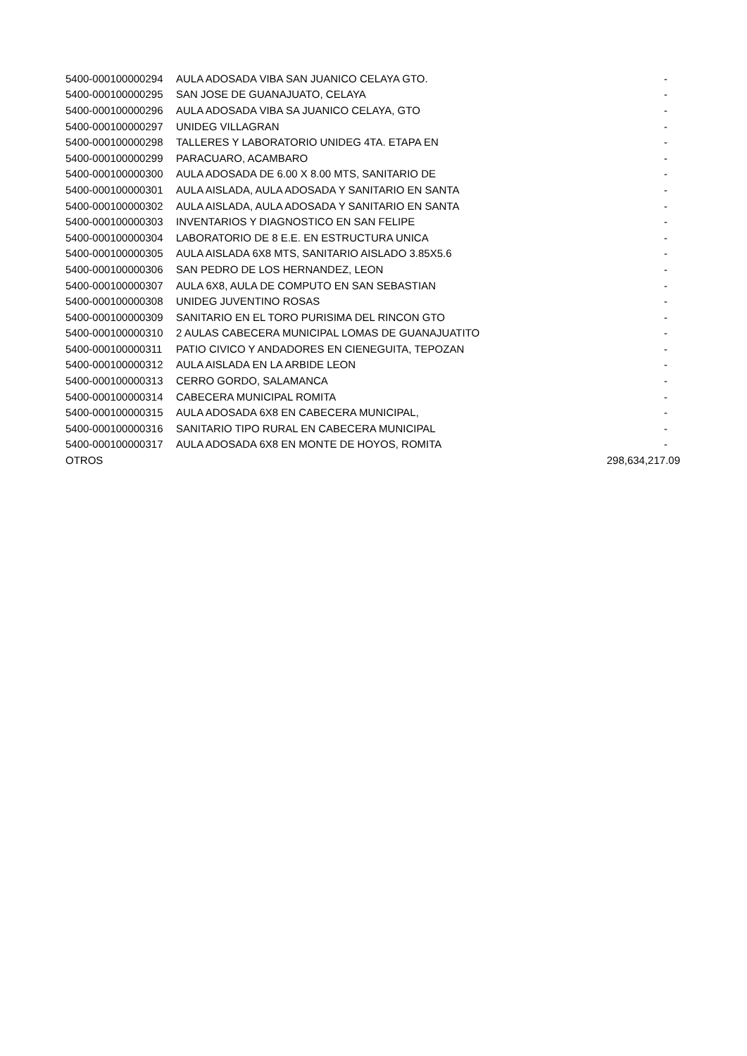| 5400-000100000294 | AULA ADOSADA VIBA SAN JUANICO CELAYA GTO. | - |
| 5400-000100000295 | SAN JOSE DE GUANAJUATO, CELAYA | - |
| 5400-000100000296 | AULA ADOSADA VIBA SA JUANICO CELAYA, GTO | - |
| 5400-000100000297 | UNIDEG VILLAGRAN | - |
| 5400-000100000298 | TALLERES Y LABORATORIO UNIDEG 4TA. ETAPA EN | - |
| 5400-000100000299 | PARACUARO, ACAMBARO | - |
| 5400-000100000300 | AULA ADOSADA DE 6.00 X 8.00 MTS, SANITARIO DE | - |
| 5400-000100000301 | AULA AISLADA, AULA ADOSADA Y SANITARIO EN SANTA | - |
| 5400-000100000302 | AULA AISLADA, AULA ADOSADA Y SANITARIO EN SANTA | - |
| 5400-000100000303 | INVENTARIOS Y DIAGNOSTICO EN SAN FELIPE | - |
| 5400-000100000304 | LABORATORIO DE 8 E.E. EN ESTRUCTURA UNICA | - |
| 5400-000100000305 | AULA AISLADA 6X8 MTS, SANITARIO AISLADO 3.85X5.6 | - |
| 5400-000100000306 | SAN PEDRO DE LOS HERNANDEZ, LEON | - |
| 5400-000100000307 | AULA 6X8, AULA DE COMPUTO EN SAN SEBASTIAN | - |
| 5400-000100000308 | UNIDEG JUVENTINO ROSAS | - |
| 5400-000100000309 | SANITARIO EN EL TORO PURISIMA DEL RINCON GTO | - |
| 5400-000100000310 | 2 AULAS CABECERA MUNICIPAL LOMAS DE GUANAJUATITO | - |
| 5400-000100000311 | PATIO CIVICO Y ANDADORES EN CIENEGUITA, TEPOZAN | - |
| 5400-000100000312 | AULA AISLADA EN LA ARBIDE LEON | - |
| 5400-000100000313 | CERRO GORDO, SALAMANCA | - |
| 5400-000100000314 | CABECERA MUNICIPAL ROMITA | - |
| 5400-000100000315 | AULA ADOSADA 6X8 EN CABECERA MUNICIPAL, | - |
| 5400-000100000316 | SANITARIO TIPO RURAL EN CABECERA MUNICIPAL | - |
| 5400-000100000317 | AULA ADOSADA 6X8 EN MONTE DE HOYOS, ROMITA | - |
| OTROS | | 298,634,217.09 |